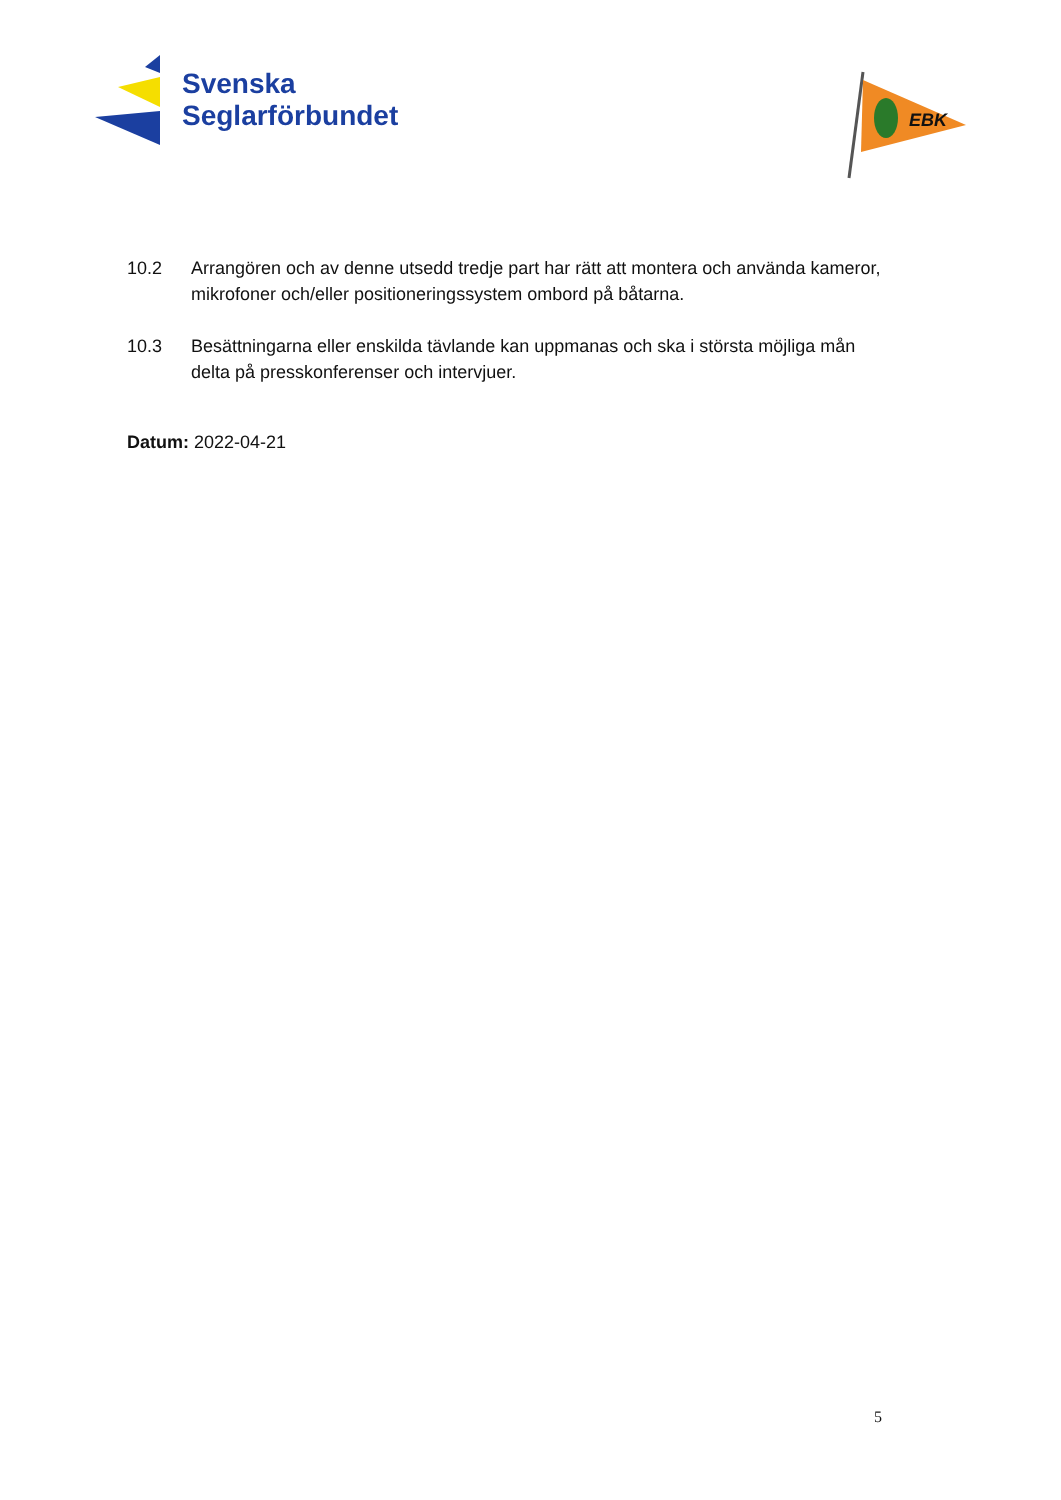Svenska
Seglarförbundet
EBK
10.2 Arrangören och av denne utsedd tredje part har rätt att montera och använda kameror, mikrofoner och/eller positioneringssystem ombord på båtarna.
10.3 Besättningarna eller enskilda tävlande kan uppmanas och ska i största möjliga mån delta på presskonferenser och intervjuer.
Datum: 2022-04-21
5